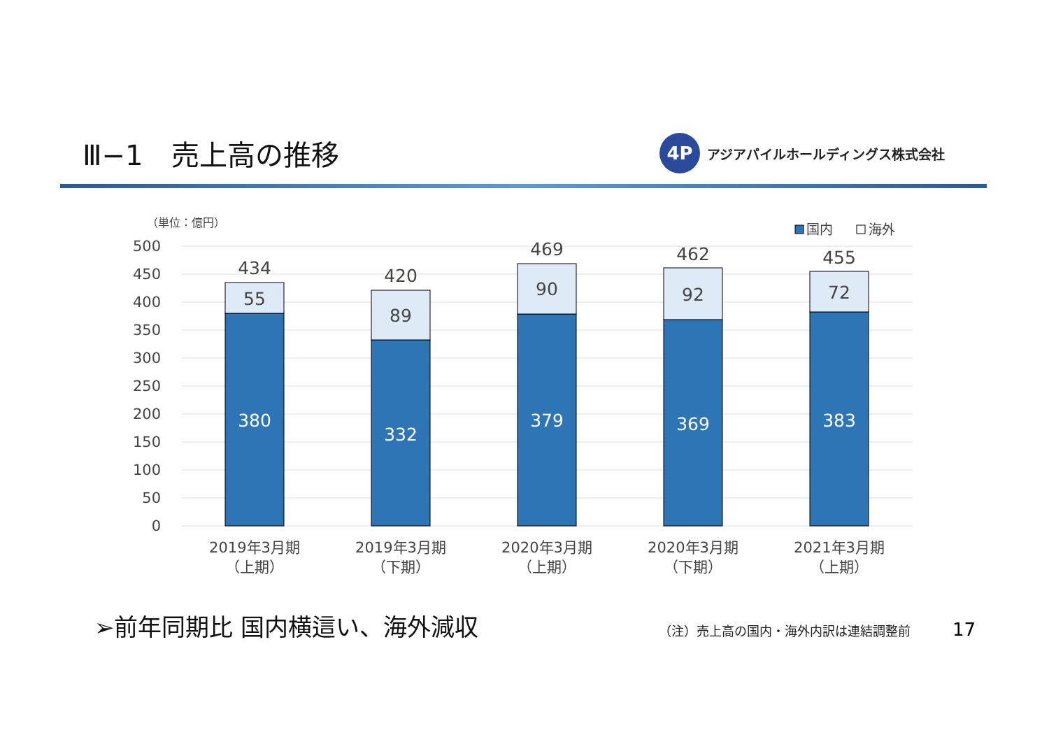Ⅲ−1　売上高の推移
4P
アジアパイルホールディングス株式会社
（単位：億円）
国内
海外
500
450
400
350
300
250
200
150
100
50
0
434
55
380
420
89
332
469
90
379
462
92
369
455
72
383
2019年3月期
（上期）
2019年3月期
（下期）
2020年3月期
（上期）
2020年3月期
（下期）
2021年3月期
（上期）
➢前年同期比 国内横這い、海外減収
（注）売上高の国内・海外内訳は連結調整前
17